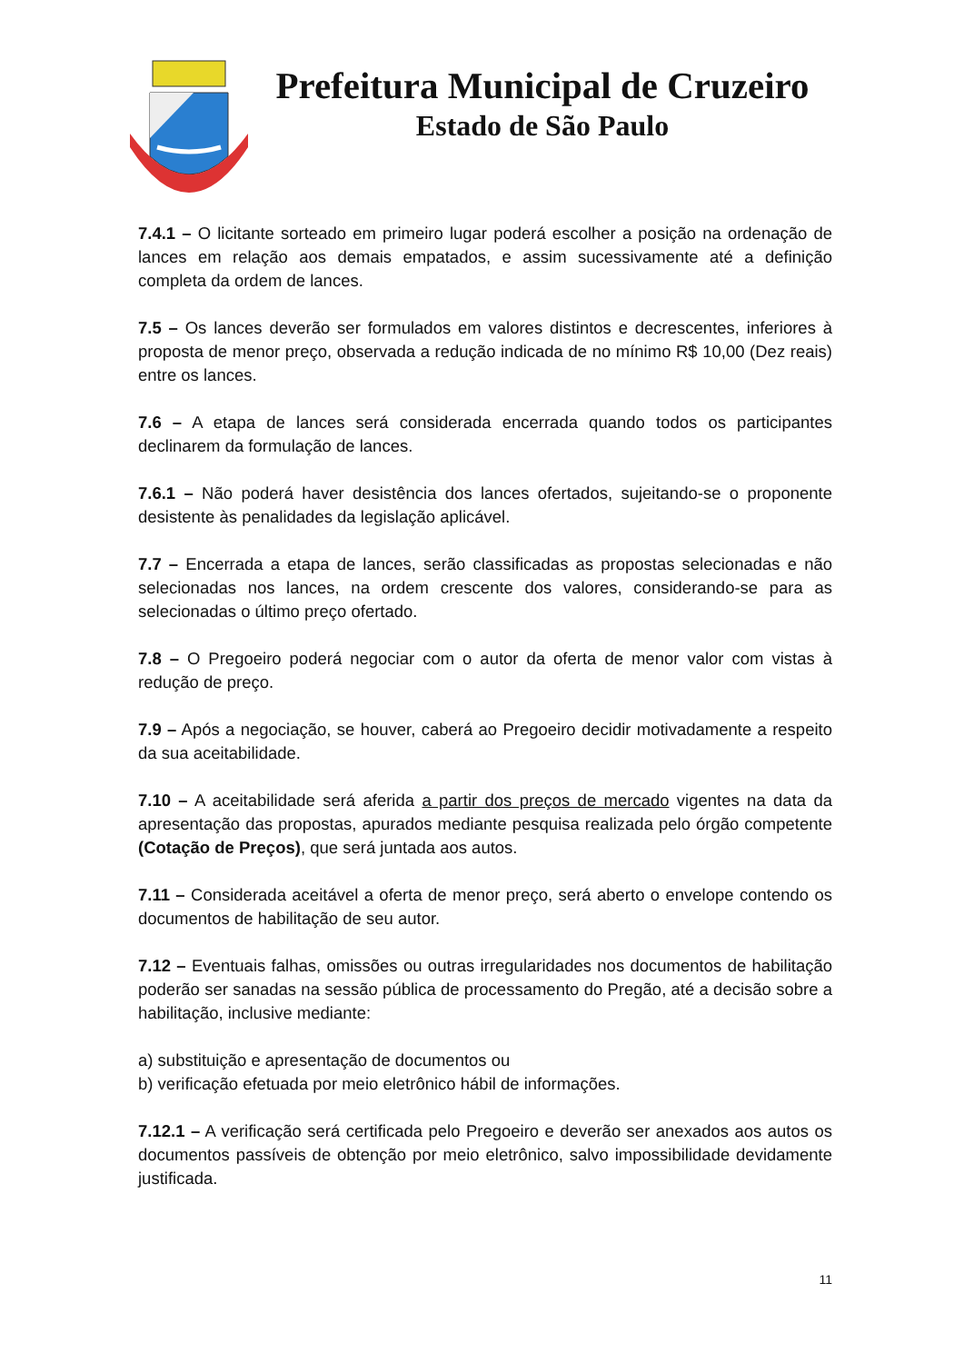Prefeitura Municipal de Cruzeiro
Estado de São Paulo
7.4.1 – O licitante sorteado em primeiro lugar poderá escolher a posição na ordenação de lances em relação aos demais empatados, e assim sucessivamente até a definição completa da ordem de lances.
7.5 – Os lances deverão ser formulados em valores distintos e decrescentes, inferiores à proposta de menor preço, observada a redução indicada de no mínimo R$ 10,00 (Dez reais) entre os lances.
7.6 – A etapa de lances será considerada encerrada quando todos os participantes declinarem da formulação de lances.
7.6.1 – Não poderá haver desistência dos lances ofertados, sujeitando-se o proponente desistente às penalidades da legislação aplicável.
7.7 – Encerrada a etapa de lances, serão classificadas as propostas selecionadas e não selecionadas nos lances, na ordem crescente dos valores, considerando-se para as selecionadas o último preço ofertado.
7.8 – O Pregoeiro poderá negociar com o autor da oferta de menor valor com vistas à redução de preço.
7.9 – Após a negociação, se houver, caberá ao Pregoeiro decidir motivadamente a respeito da sua aceitabilidade.
7.10 – A aceitabilidade será aferida a partir dos preços de mercado vigentes na data da apresentação das propostas, apurados mediante pesquisa realizada pelo órgão competente (Cotação de Preços), que será juntada aos autos.
7.11 – Considerada aceitável a oferta de menor preço, será aberto o envelope contendo os documentos de habilitação de seu autor.
7.12 – Eventuais falhas, omissões ou outras irregularidades nos documentos de habilitação poderão ser sanadas na sessão pública de processamento do Pregão, até a decisão sobre a habilitação, inclusive mediante:
a) substituição e apresentação de documentos ou
b) verificação efetuada por meio eletrônico hábil de informações.
7.12.1 – A verificação será certificada pelo Pregoeiro e deverão ser anexados aos autos os documentos passíveis de obtenção por meio eletrônico, salvo impossibilidade devidamente justificada.
11